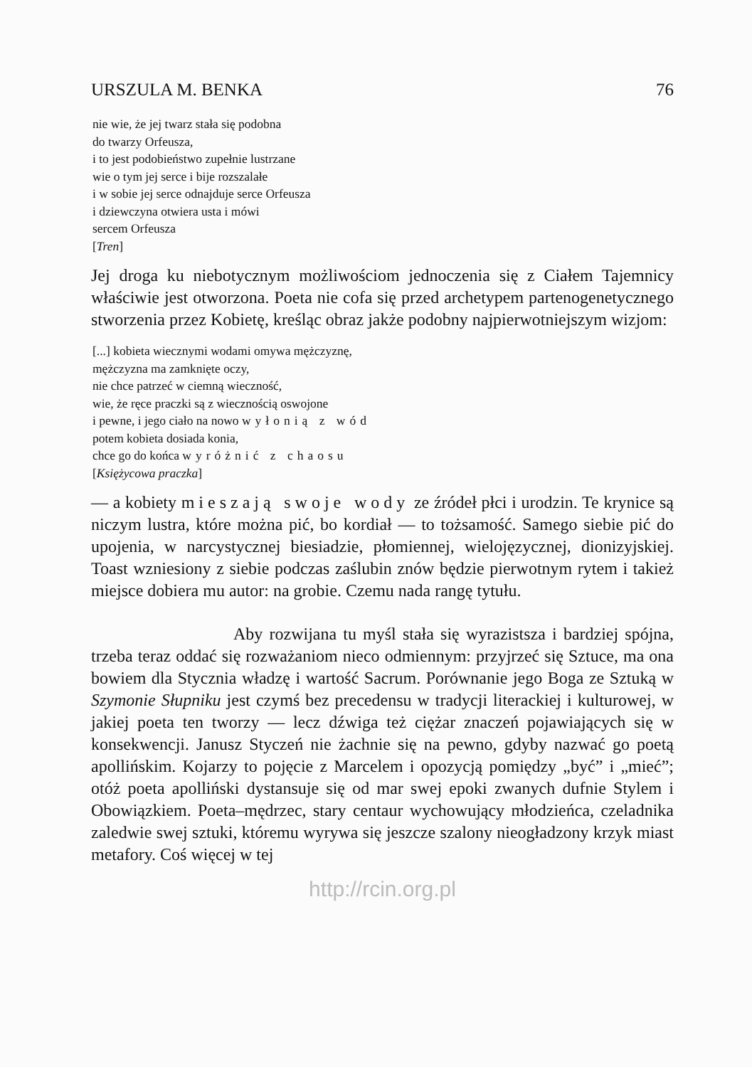URSZULA M. BENKA 76
nie wie, że jej twarz stała się podobna
do twarzy Orfeusza,
i to jest podobieństwo zupełnie lustrzane
wie o tym jej serce i bije rozszalałe
i w sobie jej serce odnajduje serce Orfeusza
i dziewczyna otwiera usta i mówi
sercem Orfeusza
[Tren]
Jej droga ku niebotycznym możliwościom jednoczenia się z Ciałem Tajemnicy właściwie jest otworzona. Poeta nie cofa się przed archetypem partenogenetycznego stworzenia przez Kobietę, kreśląc obraz jakże podobny najpierwotniejszym wizjom:
[...] kobieta wiecznymi wodami omywa mężczyznę,
mężczyzna ma zamknięte oczy,
nie chce patrzeć w ciemną wieczność,
wie, że ręce praczki są z wiecznością oswojone
i pewne, i jego ciało na nowo wyłonią z wód
potem kobieta dosiada konia,
chce go do końca wyróżnić z chaosu
[Księżycowa praczka]
— a kobiety mieszają swoje wody ze źródeł płci i urodzin. Te krynice są niczym lustra, które można pić, bo kordiał — to tożsamość. Samego siebie pić do upojenia, w narcystycznej biesiadzie, płomiennej, wielojęzycznej, dionizyjskiej. Toast wzniesiony z siebie podczas zaślubin znów będzie pierwotnym rytem i takież miejsce dobiera mu autor: na grobie. Czemu nada rangę tytułu.
Aby rozwijana tu myśl stała się wyrazistsza i bardziej spójna, trzeba teraz oddać się rozważaniom nieco odmiennym: przyjrzeć się Sztuce, ma ona bowiem dla Stycznia władzę i wartość Sacrum. Porównanie jego Boga ze Sztuką w Szymonie Słupniku jest czymś bez precedensu w tradycji literackiej i kulturowej, w jakiej poeta ten tworzy — lecz dźwiga też ciężar znaczeń pojawiających się w konsekwencji. Janusz Styczeń nie żachnie się na pewno, gdyby nazwać go poetą apollińskim. Kojarzy to pojęcie z Marcelem i opozycją pomiędzy „być” i „mieć”; otóż poeta apolliński dystansuje się od mar swej epoki zwanych dufnie Stylem i Obowiązkiem. Poeta–mędrzec, stary centaur wychowujący młodzieńca, czeladnika zaledwie swej sztuki, któremu wyrywa się jeszcze szalony nieogładzony krzyk miast metafory. Coś więcej w tej
http://rcin.org.pl